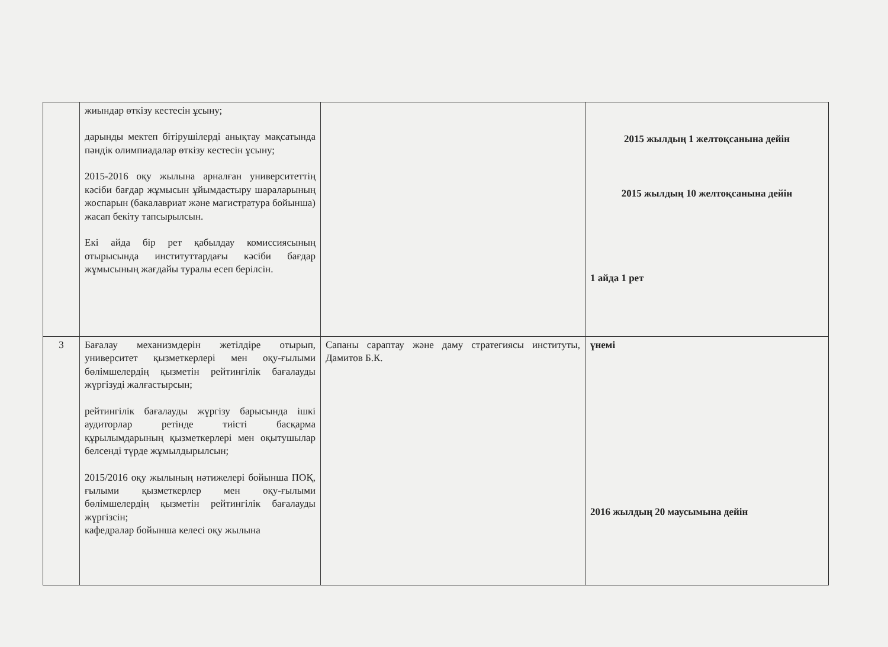| | жиындар өткізу кестесін ұсыну; дарынды мектеп бітірушілерді анықтау мақсатында пәндік олимпиадалар өткізу кестесін ұсыну; 2015-2016 оқу жылына арналған университеттің кәсіби бағдар жұмысын ұйымдастыру шараларының жоспарын (бакалавриат және магистратура бойынша) жасап бекіту тапсырылсын. Екі айда бір рет қабылдау комиссиясының отырысында институттардағы кәсіби бағдар жұмысының жағдайы туралы есеп берілсін. | | 2015 жылдың 1 желтоқсанына дейін 2015 жылдың 10 желтоқсанына дейін 1 айда 1 рет |
| 3 | Бағалау механизмдерін жетілдіре отырып, университет қызметкерлері мен оқу-ғылыми бөлімшелердің қызметін рейтингілік бағалауды жүргізуді жалғастырсын; рейтингілік бағалауды жүргізу барысында ішкі аудиторлар ретінде тиісті басқарма құрылымдарының қызметкерлері мен оқытушылар белсенді түрде жұмылдырылсын; 2015/2016 оқу жылының нәтижелері бойынша ПОҚ, ғылыми қызметкерлер мен оқу-ғылыми бөлімшелердің қызметін рейтингілік бағалауды жүргізсін; кафедралар бойынша келесі оқу жылына | Сапаны сараптау және даму стратегиясы институты, Дамитов Б.К. | үнемі 2016 жылдың 20 маусымына дейін |